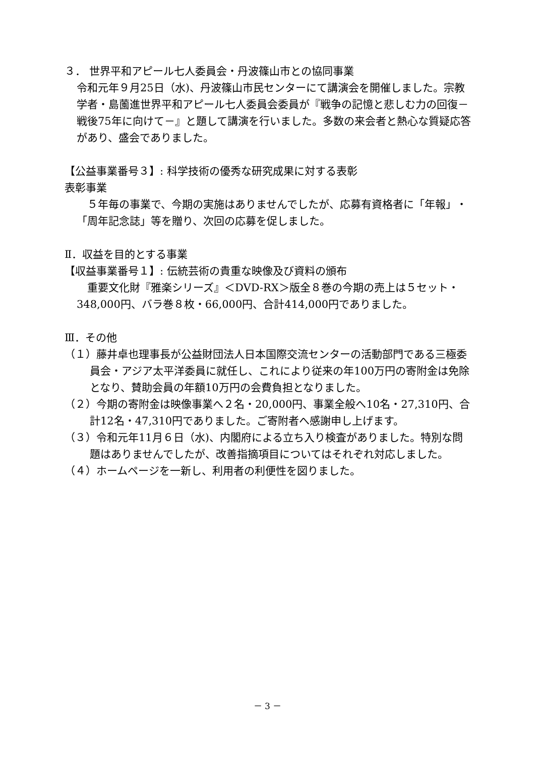３． 世界平和アピール七人委員会・丹波篠山市との協同事業
令和元年９月25日（水)、丹波篠山市民センターにて講演会を開催しました。宗教学者・島薗進世界平和アピール七人委員会委員が『戦争の記憶と悲しむ力の回復－戦後75年に向けて－』と題して講演を行いました。多数の来会者と熱心な質疑応答があり、盛会でありました。
【公益事業番号３】: 科学技術の優秀な研究成果に対する表彰
表彰事業
　５年毎の事業で、今期の実施はありませんでしたが、応募有資格者に「年報」・「周年記念誌」等を贈り、次回の応募を促しました。
Ⅱ．収益を目的とする事業
【収益事業番号１】: 伝統芸術の貴重な映像及び資料の頒布
　重要文化財『雅楽シリーズ』＜DVD-RX＞版全８巻の今期の売上は５セット・348,000円、バラ巻８枚・66,000円、合計414,000円でありました。
Ⅲ．その他
（１）藤井卓也理事長が公益財団法人日本国際交流センターの活動部門である三極委員会・アジア太平洋委員に就任し、これにより従来の年100万円の寄附金は免除となり、賛助会員の年額10万円の会費負担となりました。
（２）今期の寄附金は映像事業へ２名・20,000円、事業全般へ10名・27,310円、合計12名・47,310円でありました。ご寄附者へ感謝申し上げます。
（３）令和元年11月６日（水)、内閣府による立ち入り検査がありました。特別な問題はありませんでしたが、改善指摘項目についてはそれぞれ対応しました。
（４）ホームページを一新し、利用者の利便性を図りました。
－ 3 －